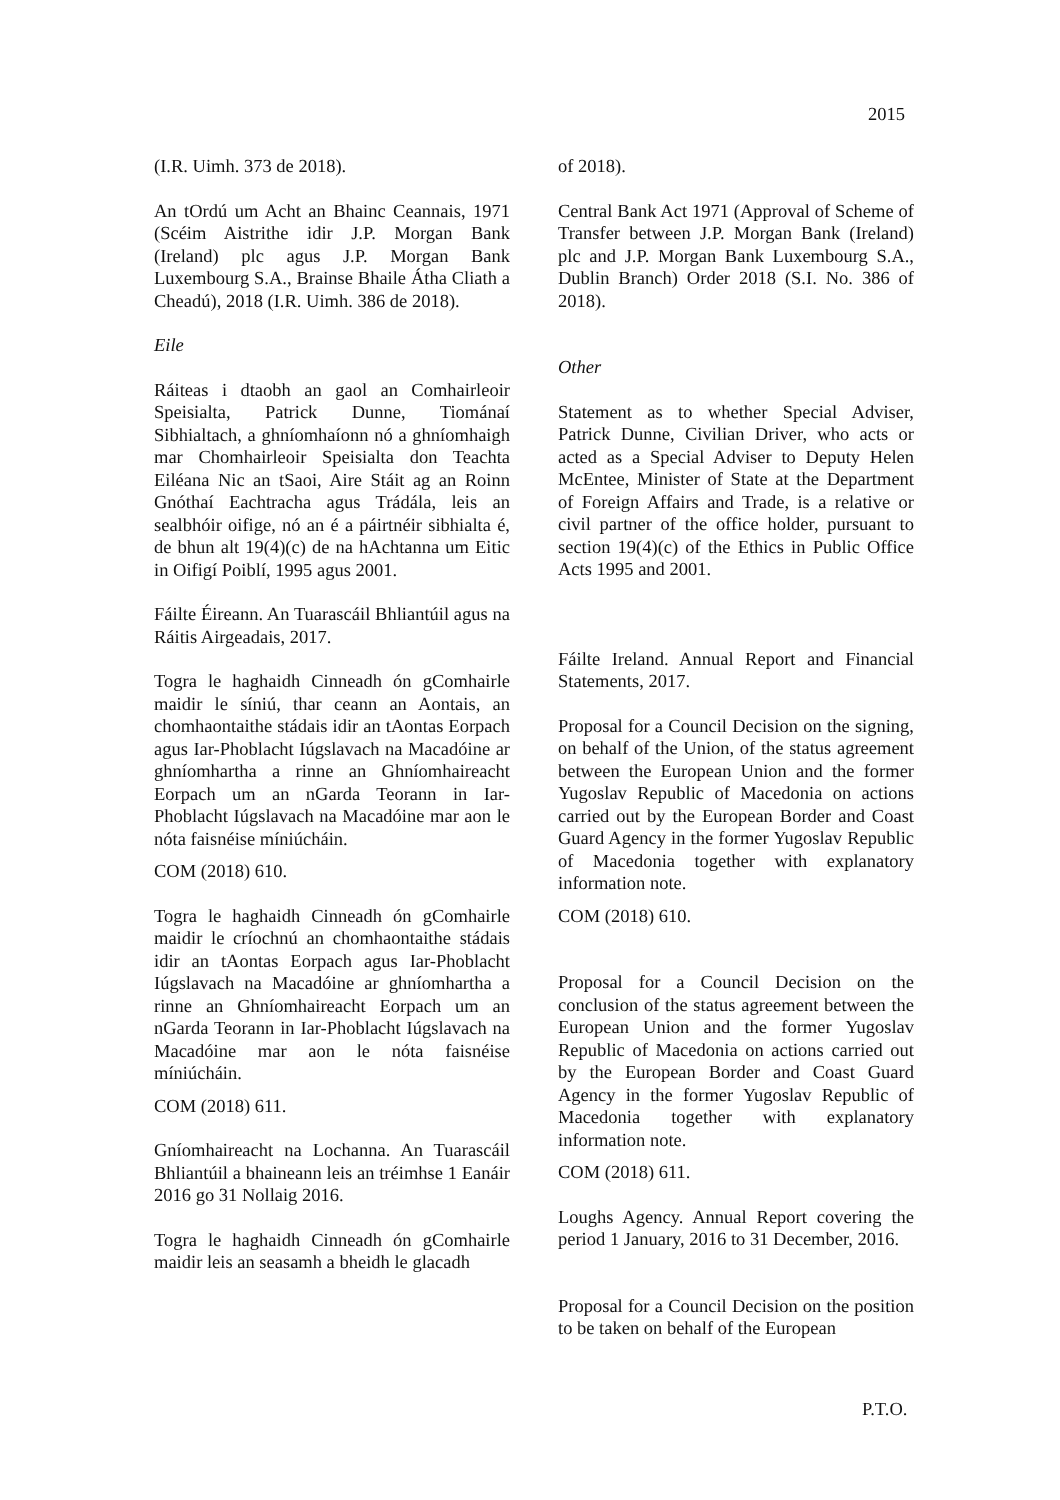2015
(I.R. Uimh. 373 de 2018).
An tOrdú um Acht an Bhainc Ceannais, 1971 (Scéim Aistrithe idir J.P. Morgan Bank (Ireland) plc agus J.P. Morgan Bank Luxembourg S.A., Brainse Bhaile Átha Cliath a Cheadú), 2018 (I.R. Uimh. 386 de 2018).
Eile
Ráiteas i dtaobh an gaol an Comhairleoir Speisialta, Patrick Dunne, Tiománaí Sibhialtach, a ghníomhaíonn nó a ghníomhaigh mar Chomhairleoir Speisialta don Teachta Eiléana Nic an tSaoi, Aire Stáit ag an Roinn Gnóthaí Eachtracha agus Trádála, leis an sealbhóir oifige, nó an é a páirtnéir sibhialta é, de bhun alt 19(4)(c) de na hAchtanna um Eitic in Oifigí Poiblí, 1995 agus 2001.
Fáilte Éireann. An Tuarascáil Bhliantúil agus na Ráitis Airgeadais, 2017.
Togra le haghaidh Cinneadh ón gComhairle maidir le síniú, thar ceann an Aontais, an chomhaontaithe stádais idir an tAontas Eorpach agus Iar-Phoblacht Iúgslavach na Macadóine ar ghníomhartha a rinne an Ghníomhaireacht Eorpach um an nGarda Teorann in Iar-Phoblacht Iúgslavach na Macadóine mar aon le nóta faisnéise míniúcháin.
COM (2018) 610.
Togra le haghaidh Cinneadh ón gComhairle maidir le críochnú an chomhaontaithe stádais idir an tAontas Eorpach agus Iar-Phoblacht Iúgslavach na Macadóine ar ghníomhartha a rinne an Ghníomhaireacht Eorpach um an nGarda Teorann in Iar-Phoblacht Iúgslavach na Macadóine mar aon le nóta faisnéise míniúcháin.
COM (2018) 611.
Gníomhaireacht na Lochanna. An Tuarascáil Bhliantúil a bhaineann leis an tréimhse 1 Eanáir 2016 go 31 Nollaig 2016.
Togra le haghaidh Cinneadh ón gComhairle maidir leis an seasamh a bheidh le glacadh
of 2018).
Central Bank Act 1971 (Approval of Scheme of Transfer between J.P. Morgan Bank (Ireland) plc and J.P. Morgan Bank Luxembourg S.A., Dublin Branch) Order 2018 (S.I. No. 386 of 2018).
Other
Statement as to whether Special Adviser, Patrick Dunne, Civilian Driver, who acts or acted as a Special Adviser to Deputy Helen McEntee, Minister of State at the Department of Foreign Affairs and Trade, is a relative or civil partner of the office holder, pursuant to section 19(4)(c) of the Ethics in Public Office Acts 1995 and 2001.
Fáilte Ireland. Annual Report and Financial Statements, 2017.
Proposal for a Council Decision on the signing, on behalf of the Union, of the status agreement between the European Union and the former Yugoslav Republic of Macedonia on actions carried out by the European Border and Coast Guard Agency in the former Yugoslav Republic of Macedonia together with explanatory information note.
COM (2018) 610.
Proposal for a Council Decision on the conclusion of the status agreement between the European Union and the former Yugoslav Republic of Macedonia on actions carried out by the European Border and Coast Guard Agency in the former Yugoslav Republic of Macedonia together with explanatory information note.
COM (2018) 611.
Loughs Agency. Annual Report covering the period 1 January, 2016 to 31 December, 2016.
Proposal for a Council Decision on the position to be taken on behalf of the European
P.T.O.